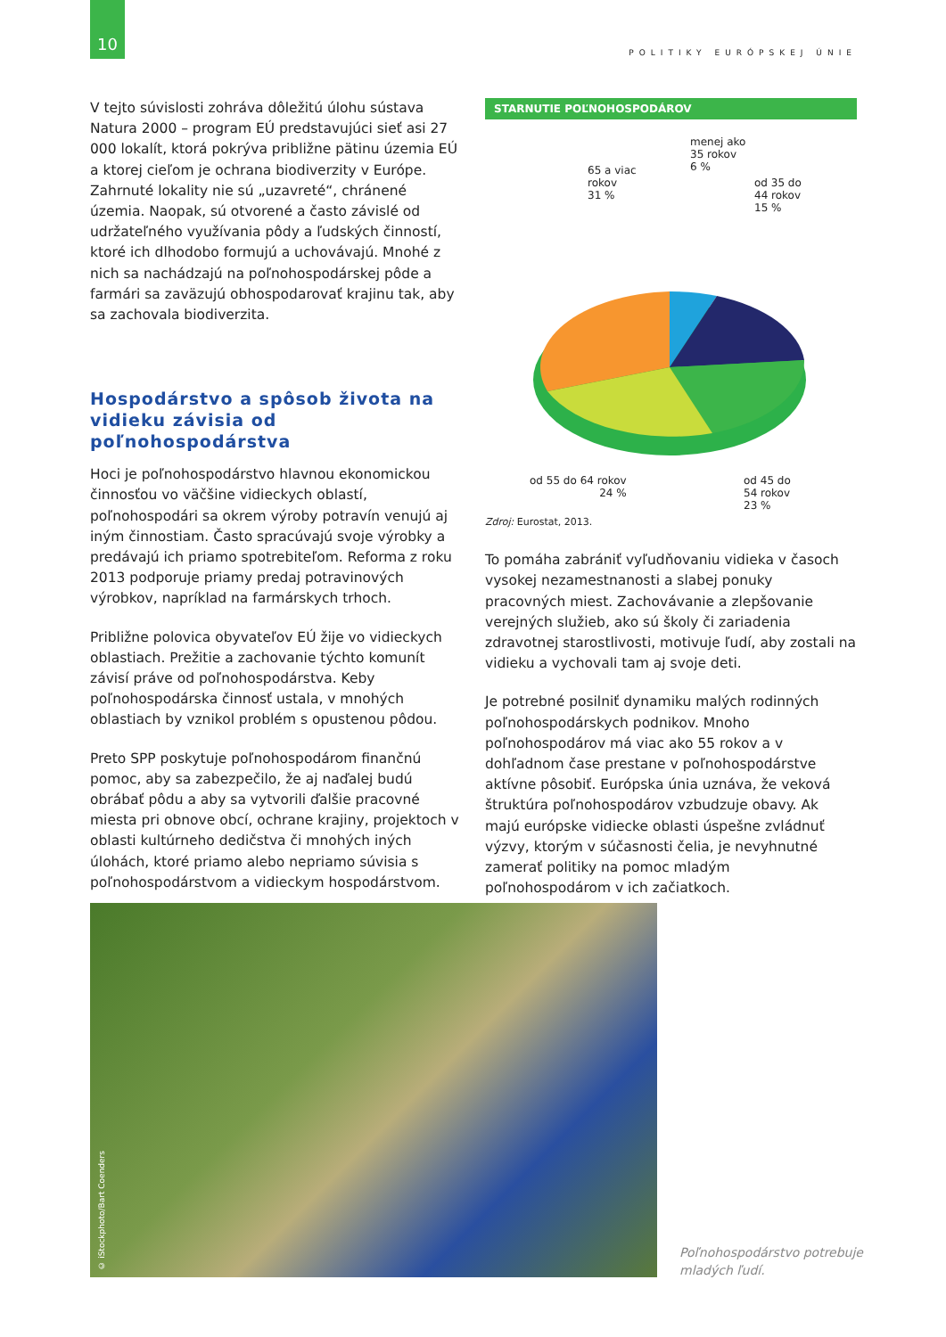10
POLITIKY EURÓPSKEJ ÚNIE
V tejto súvislosti zohráva dôležitú úlohu sústava Natura 2000 – program EÚ predstavujúci sieť asi 27 000 lokalít, ktorá pokrýva približne pätinu územia EÚ a ktorej cieľom je ochrana biodiverzity v Európe. Zahrnuté lokality nie sú „uzavreté“, chránené územia. Naopak, sú otvorené a často závislé od udržateľného využívania pôdy a ľudských činností, ktoré ich dlhodobo formujú a uchovávajú. Mnohé z nich sa nachádzajú na poľnohospodárskej pôde a farmári sa zaväzujú obhospodarovať krajinu tak, aby sa zachovala biodiverzita.
Hospodárstvo a spôsob života na vidieku závisia od poľnohospodárstva
Hoci je poľnohospodárstvo hlavnou ekonomickou činnosťou vo väčšine vidieckych oblastí, poľnohospodári sa okrem výroby potravín venujú aj iným činnostiam. Často spracúvajú svoje výrobky a predávajú ich priamo spotrebiteľom. Reforma z roku 2013 podporuje priamy predaj potravinových výrobkov, napríklad na farmárskych trhoch.
Približne polovica obyvateľov EÚ žije vo vidieckych oblastiach. Prežitie a zachovanie týchto komunít závisí práve od poľnohospodárstva. Keby poľnohospodárska činnosť ustala, v mnohých oblastiach by vznikol problém s opustenou pôdou.
Preto SPP poskytuje poľnohospodárom finančnú pomoc, aby sa zabezpečilo, že aj naďalej budú obrábať pôdu a aby sa vytvorili ďalšie pracovné miesta pri obnove obcí, ochrane krajiny, projektoch v oblasti kultúrneho dedičstva či mnohých iných úlohách, ktoré priamo alebo nepriamo súvisia s poľnohospodárstvom a vidieckym hospodárstvom.
STARNUTIE POĽNOHOSPODÁROV
65 a viac
rokov
31 %
menej ako
35 rokov
6 %
od 35 do
44 rokov
15 %
od 55 do 64 rokov
24 %
od 45 do
54 rokov
23 %
Zdroj: Eurostat, 2013.
To pomáha zabrániť vyľudňovaniu vidieka v časoch vysokej nezamestnanosti a slabej ponuky pracovných miest. Zachovávanie a zlepšovanie verejných služieb, ako sú školy či zariadenia zdravotnej starostlivosti, motivuje ľudí, aby zostali na vidieku a vychovali tam aj svoje deti.
Je potrebné posilniť dynamiku malých rodinných poľnohospodárskych podnikov. Mnoho poľnohospodárov má viac ako 55 rokov a v dohľadnom čase prestane v poľnohospodárstve aktívne pôsobiť. Európska únia uznáva, že veková štruktúra poľnohospodárov vzbudzuje obavy. Ak majú európske vidiecke oblasti úspešne zvládnuť výzvy, ktorým v súčasnosti čelia, je nevyhnutné zamerať politiky na pomoc mladým poľnohospodárom v ich začiatkoch.
© iStockphoto/Bart Coenders
Poľnohospodárstvo potrebuje
mladých ľudí.